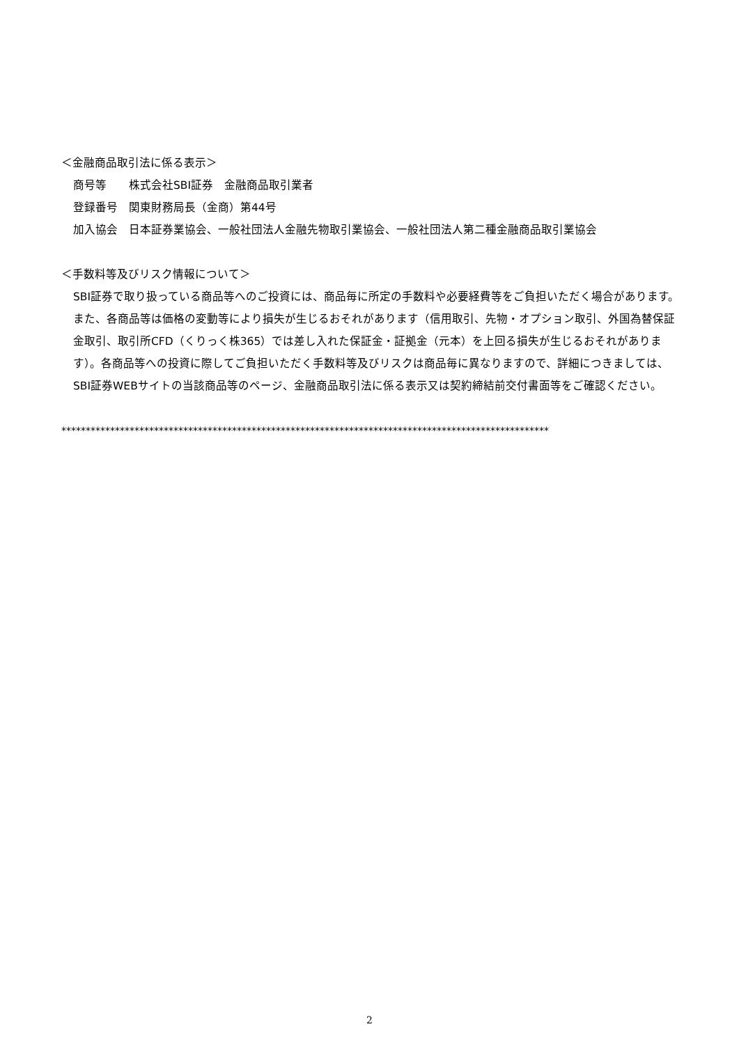＜金融商品取引法に係る表示＞
商号等　　株式会社SBI証券　金融商品取引業者
登録番号　関東財務局長（金商）第44号
加入協会　日本証券業協会、一般社団法人金融先物取引業協会、一般社団法人第二種金融商品取引業協会
＜手数料等及びリスク情報について＞
SBI証券で取り扱っている商品等へのご投資には、商品毎に所定の手数料や必要経費等をご負担いただく場合があります。また、各商品等は価格の変動等により損失が生じるおそれがあります（信用取引、先物・オプション取引、外国為替保証金取引、取引所CFD（くりっく株365）では差し入れた保証金・証拠金（元本）を上回る損失が生じるおそれがあります）。各商品等への投資に際してご負担いただく手数料等及びリスクは商品毎に異なりますので、詳細につきましては、SBI証券WEBサイトの当該商品等のページ、金融商品取引法に係る表示又は契約締結前交付書面等をご確認ください。
****************************************************************************************************
2